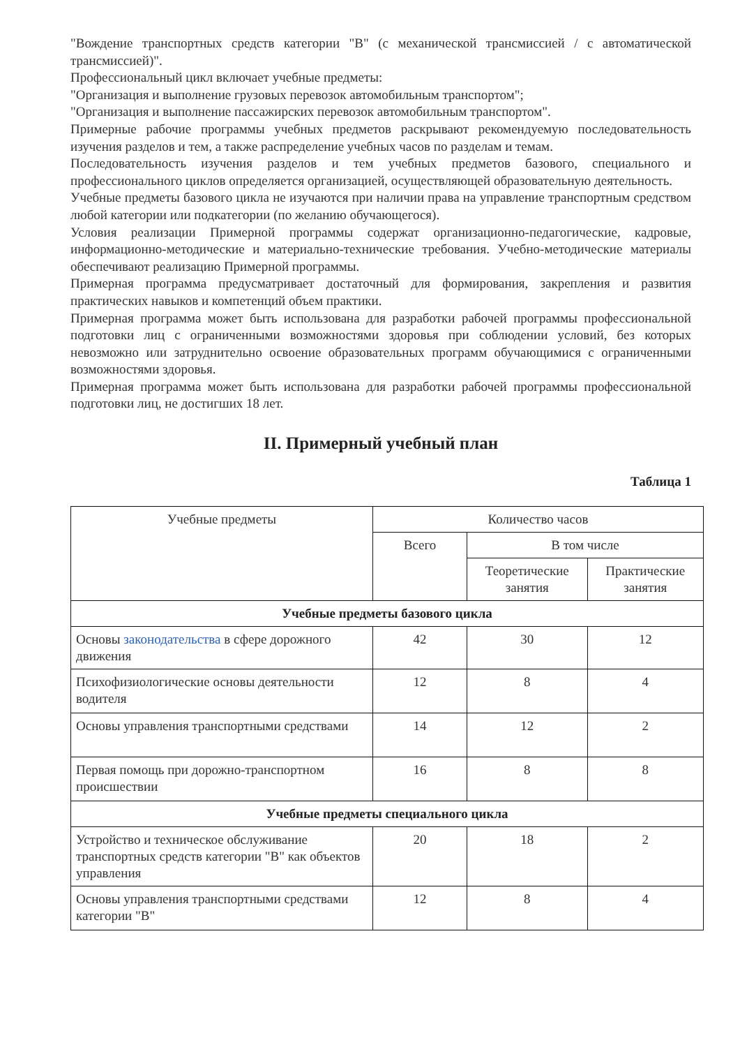"Вождение транспортных средств категории "B" (с механической трансмиссией / с автоматической трансмиссией)".
Профессиональный цикл включает учебные предметы:
"Организация и выполнение грузовых перевозок автомобильным транспортом";
"Организация и выполнение пассажирских перевозок автомобильным транспортом".
Примерные рабочие программы учебных предметов раскрывают рекомендуемую последовательность изучения разделов и тем, а также распределение учебных часов по разделам и темам.
Последовательность изучения разделов и тем учебных предметов базового, специального и профессионального циклов определяется организацией, осуществляющей образовательную деятельность.
Учебные предметы базового цикла не изучаются при наличии права на управление транспортным средством любой категории или подкатегории (по желанию обучающегося).
Условия реализации Примерной программы содержат организационно-педагогические, кадровые, информационно-методические и материально-технические требования. Учебно-методические материалы обеспечивают реализацию Примерной программы.
Примерная программа предусматривает достаточный для формирования, закрепления и развития практических навыков и компетенций объем практики.
Примерная программа может быть использована для разработки рабочей программы профессиональной подготовки лиц с ограниченными возможностями здоровья при соблюдении условий, без которых невозможно или затруднительно освоение образовательных программ обучающимися с ограниченными возможностями здоровья.
Примерная программа может быть использована для разработки рабочей программы профессиональной подготовки лиц, не достигших 18 лет.
II. Примерный учебный план
Таблица 1
| Учебные предметы | Количество часов | | |
| --- | --- | --- | --- |
| | Всего | В том числе | |
| | | Теоретические занятия | Практические занятия |
| Учебные предметы базового цикла | | | |
| Основы законодательства в сфере дорожного движения | 42 | 30 | 12 |
| Психофизиологические основы деятельности водителя | 12 | 8 | 4 |
| Основы управления транспортными средствами | 14 | 12 | 2 |
| Первая помощь при дорожно-транспортном происшествии | 16 | 8 | 8 |
| Учебные предметы специального цикла | | | |
| Устройство и техническое обслуживание транспортных средств категории "B" как объектов управления | 20 | 18 | 2 |
| Основы управления транспортными средствами категории "B" | 12 | 8 | 4 |